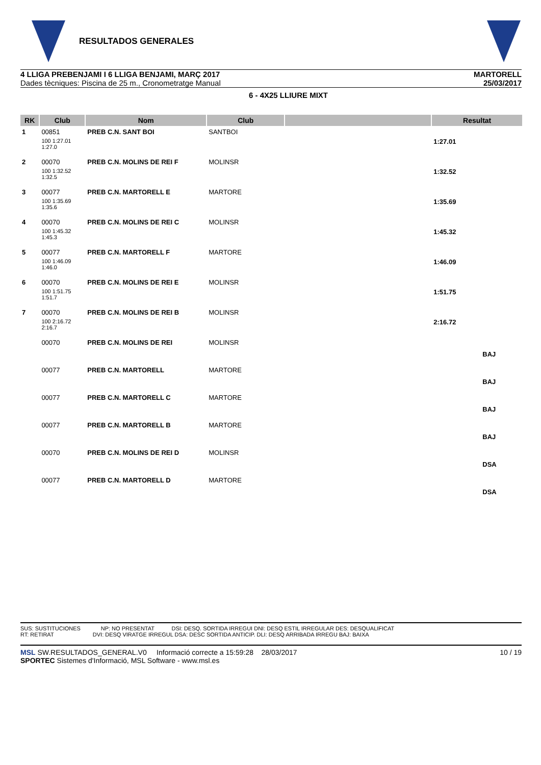RESULTADOS GENERALES
4 LLIGA PREBENJAMI I 6 LLIGA BENJAMI, MARÇ 2017
Dades tècniques: Piscina de 25 m., Cronometratge Manual
MARTORELL
25/03/2017
6 - 4X25 LLIURE MIXT
| RK | Club | Nom | Club | | Resultat |
| --- | --- | --- | --- | --- | --- |
| 1 | 00851 | PREB C.N. SANT BOI | SANTBOI | | |
| | 100 1:27.01 1:27.0 | | | | 1:27.01 |
| 2 | 00070 | PREB C.N. MOLINS DE REI F | MOLINSR | | |
| | 100 1:32.52 1:32.5 | | | | 1:32.52 |
| 3 | 00077 | PREB C.N. MARTORELL E | MARTORE | | |
| | 100 1:35.69 1:35.6 | | | | 1:35.69 |
| 4 | 00070 | PREB C.N. MOLINS DE REI C | MOLINSR | | |
| | 100 1:45.32 1:45.3 | | | | 1:45.32 |
| 5 | 00077 | PREB C.N. MARTORELL F | MARTORE | | |
| | 100 1:46.09 1:46.0 | | | | 1:46.09 |
| 6 | 00070 | PREB C.N. MOLINS DE REI E | MOLINSR | | |
| | 100 1:51.75 1:51.7 | | | | 1:51.75 |
| 7 | 00070 | PREB C.N. MOLINS DE REI B | MOLINSR | | |
| | 100 2:16.72 2:16.7 | | | | 2:16.72 |
| | 00070 | PREB C.N. MOLINS DE REI | MOLINSR | | |
| | | | | | BAJ |
| | 00077 | PREB C.N. MARTORELL | MARTORE | | |
| | | | | | BAJ |
| | 00077 | PREB C.N. MARTORELL C | MARTORE | | |
| | | | | | BAJ |
| | 00077 | PREB C.N. MARTORELL B | MARTORE | | |
| | | | | | BAJ |
| | 00070 | PREB C.N. MOLINS DE REI D | MOLINSR | | |
| | | | | | DSA |
| | 00077 | PREB C.N. MARTORELL D | MARTORE | | |
| | | | | | DSA |
SUS: SUSTITUCIONES NP: NO PRESENTAT DSI: DESQ. SORTIDA IRREGUI DNI: DESQ ESTIL IRREGULAR DES: DESQUALIFICAT
RT: RETIRAT DVI: DESQ VIRATGE IRREGUL DSA: DESC SORTIDA ANTICIP. DLI: DESQ ARRIBADA IRREGU BAJ: BAIXA
MSL SW.RESULTADOS_GENERAL.V0 Informació correcte a 15:59:28 28/03/2017 10 / 19
SPORTEC Sistemes d'Informació, MSL Software - www.msl.es